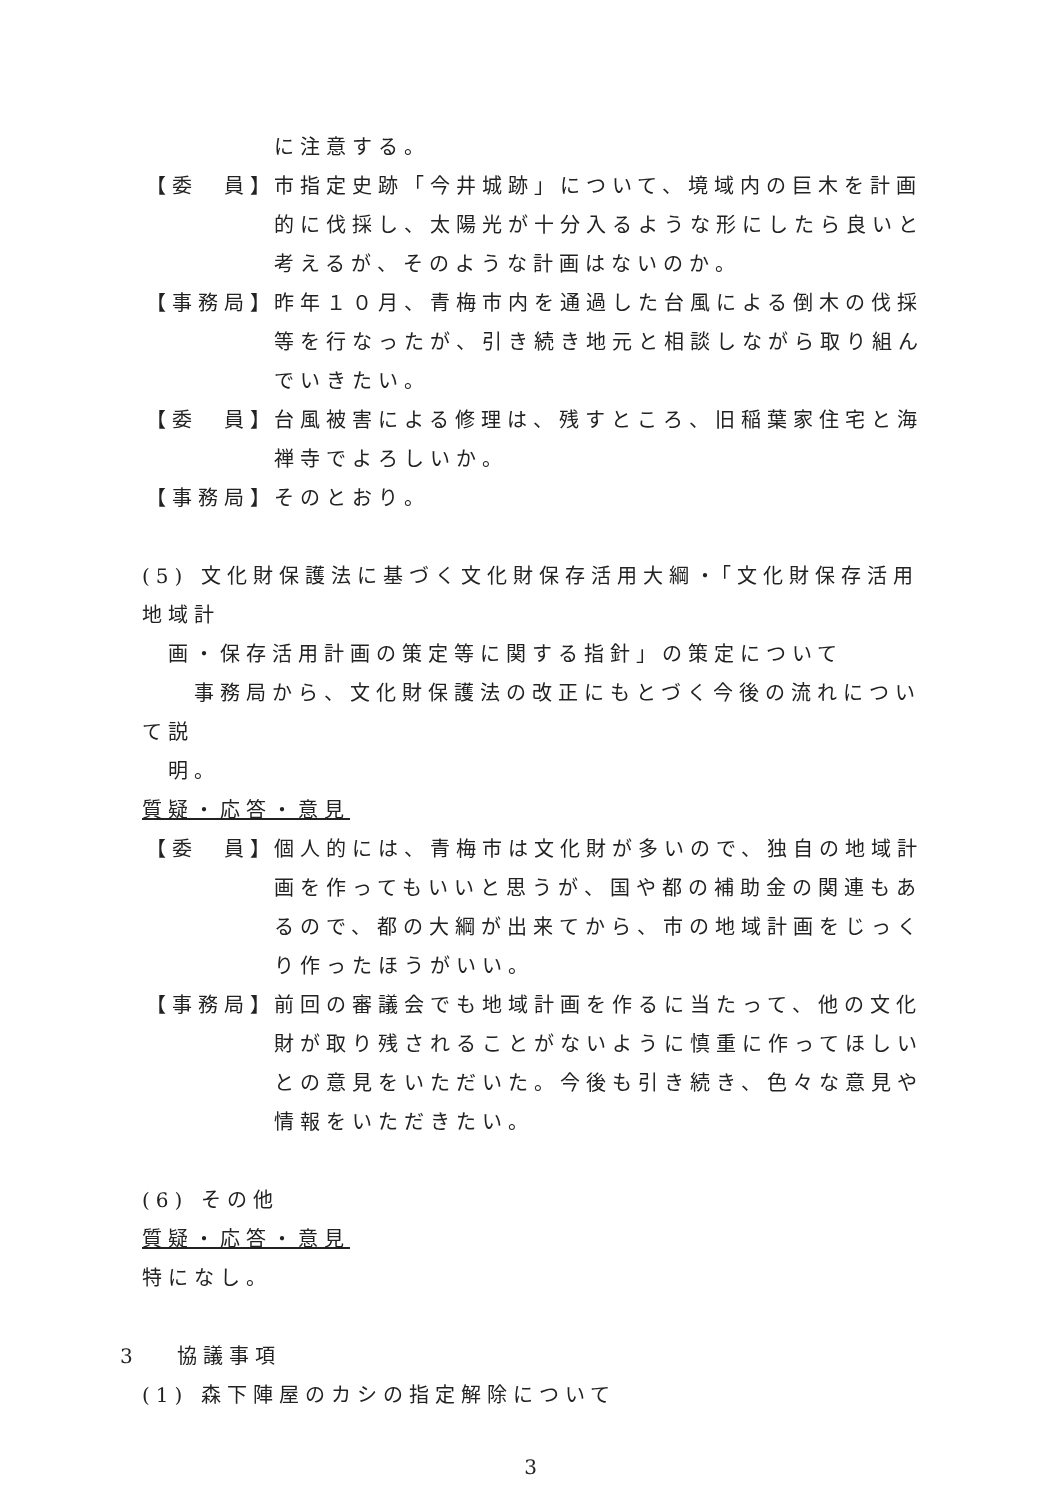に注意する。
【委　員】
市指定史跡「今井城跡」について、境域内の巨木を計画的に伐採し、太陽光が十分入るような形にしたら良いと考えるが、そのような計画はないのか。
【事務局】
昨年１０月、青梅市内を通過した台風による倒木の伐採等を行なったが、引き続き地元と相談しながら取り組んでいきたい。
【委　員】
台風被害による修理は、残すところ、旧稲葉家住宅と海禅寺でよろしいか。
【事務局】
そのとおり。
(5) 文化財保護法に基づく文化財保存活用大綱・「文化財保存活用地域計
　画・保存活用計画の策定等に関する指針」の策定について
　　事務局から、文化財保護法の改正にもとづく今後の流れについて説
　明。
質疑・応答・意見
【委　員】
個人的には、青梅市は文化財が多いので、独自の地域計画を作ってもいいと思うが、国や都の補助金の関連もあるので、都の大綱が出来てから、市の地域計画をじっくり作ったほうがいい。
【事務局】
前回の審議会でも地域計画を作るに当たって、他の文化財が取り残されることがないように慎重に作ってほしいとの意見をいただいた。今後も引き続き、色々な意見や情報をいただきたい。
(6) その他
質疑・応答・意見
特になし。
3　 協議事項
(1) 森下陣屋のカシの指定解除について
3